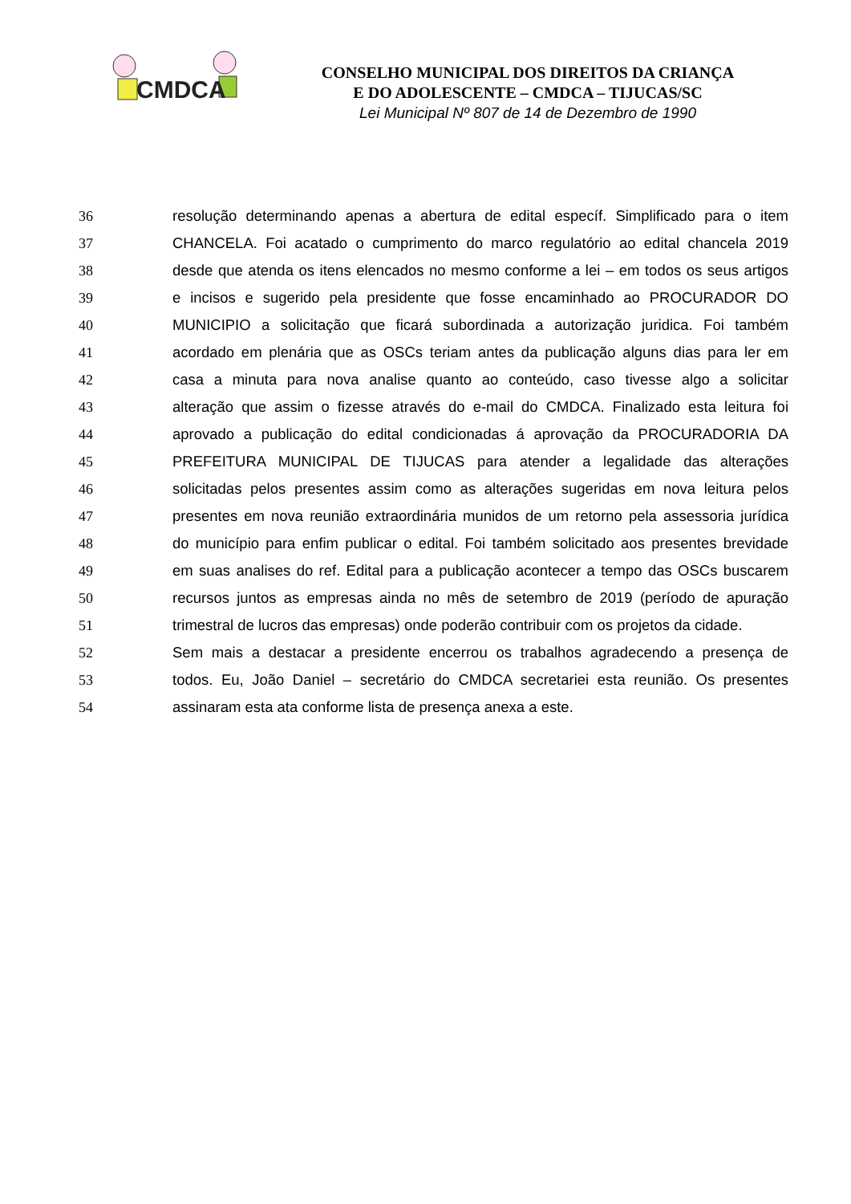CMDCA
CONSELHO MUNICIPAL DOS DIREITOS DA CRIANÇA
E DO ADOLESCENTE – CMDCA – TIJUCAS/SC
Lei Municipal Nº 807 de 14 de Dezembro de 1990
36 resolução determinando apenas a abertura de edital específ. Simplificado para o item
37 CHANCELA. Foi acatado o cumprimento do marco regulatório ao edital chancela 2019
38 desde que atenda os itens elencados no mesmo conforme a lei – em todos os seus artigos
39 e incisos e sugerido pela presidente que fosse encaminhado ao PROCURADOR DO
40 MUNICIPIO a solicitação que ficará subordinada a autorização juridica. Foi também
41 acordado em plenária que as OSCs teriam antes da publicação alguns dias para ler em
42 casa a minuta para nova analise quanto ao conteúdo, caso tivesse algo a solicitar
43 alteração que assim o fizesse através do e-mail do CMDCA. Finalizado esta leitura foi
44 aprovado a publicação do edital condicionadas á aprovação da PROCURADORIA DA
45 PREFEITURA MUNICIPAL DE TIJUCAS para atender a legalidade das alterações
46 solicitadas pelos presentes assim como as alterações sugeridas em nova leitura pelos
47 presentes em nova reunião extraordinária munidos de um retorno pela assessoria jurídica
48 do município para enfim publicar o edital. Foi também solicitado aos presentes brevidade
49 em suas analises do ref. Edital para a publicação acontecer a tempo das OSCs buscarem
50 recursos juntos as empresas ainda no mês de setembro de 2019 (período de apuração
51 trimestral de lucros das empresas) onde poderão contribuir com os projetos da cidade.
52 Sem mais a destacar a presidente encerrou os trabalhos agradecendo a presença de
53 todos. Eu, João Daniel – secretário do CMDCA secretariei esta reunião. Os presentes
54 assinaram esta ata conforme lista de presença anexa a este.